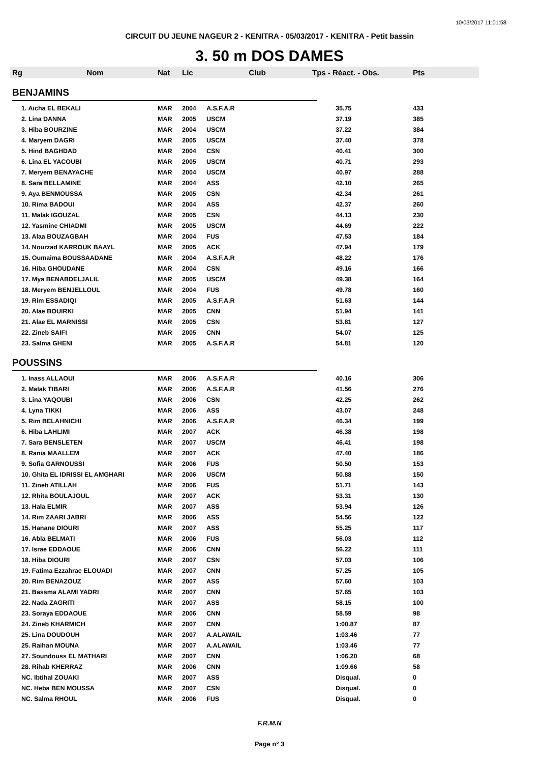10/03/2017 11:01:58
CIRCUIT DU JEUNE NAGEUR 2 - KENITRA - 05/03/2017 - KENITRA - Petit bassin
3. 50 m DOS DAMES
| Rg | Nom | Nat | Lic | Club | Tps - Réact. - Obs. | Pts |
| --- | --- | --- | --- | --- | --- | --- |
| BENJAMINS | | | | | | |
| 1. Aicha EL BEKALI | | MAR | 2004 | A.S.F.A.R | 35.75 | 433 |
| 2. Lina DANNA | | MAR | 2005 | USCM | 37.19 | 385 |
| 3. Hiba BOURZINE | | MAR | 2004 | USCM | 37.22 | 384 |
| 4. Maryem DAGRI | | MAR | 2005 | USCM | 37.40 | 378 |
| 5. Hind BAGHDAD | | MAR | 2004 | CSN | 40.41 | 300 |
| 6. Lina EL YACOUBI | | MAR | 2005 | USCM | 40.71 | 293 |
| 7. Meryem BENAYACHE | | MAR | 2004 | USCM | 40.97 | 288 |
| 8. Sara BELLAMINE | | MAR | 2004 | ASS | 42.10 | 265 |
| 9. Aya BENMOUSSA | | MAR | 2005 | CSN | 42.34 | 261 |
| 10. Rima BADOUI | | MAR | 2004 | ASS | 42.37 | 260 |
| 11. Malak IGOUZAL | | MAR | 2005 | CSN | 44.13 | 230 |
| 12. Yasmine CHIADMI | | MAR | 2005 | USCM | 44.69 | 222 |
| 13. Alaa BOUZAGBAH | | MAR | 2004 | FUS | 47.53 | 184 |
| 14. Nourzad KARROUK BAAYL | | MAR | 2005 | ACK | 47.94 | 179 |
| 15. Oumaima BOUSSAADANE | | MAR | 2004 | A.S.F.A.R | 48.22 | 176 |
| 16. Hiba GHOUDANE | | MAR | 2004 | CSN | 49.16 | 166 |
| 17. Mya BENABDELJALIL | | MAR | 2005 | USCM | 49.38 | 164 |
| 18. Meryem BENJELLOUL | | MAR | 2004 | FUS | 49.78 | 160 |
| 19. Rim ESSADIQI | | MAR | 2005 | A.S.F.A.R | 51.63 | 144 |
| 20. Alae BOUIRKI | | MAR | 2005 | CNN | 51.94 | 141 |
| 21. Alae EL MARNISSI | | MAR | 2005 | CSN | 53.81 | 127 |
| 22. Zineb SAIFI | | MAR | 2005 | CNN | 54.07 | 125 |
| 23. Salma GHENI | | MAR | 2005 | A.S.F.A.R | 54.81 | 120 |
| POUSSINS | | | | | | |
| 1. Inass ALLAOUI | | MAR | 2006 | A.S.F.A.R | 40.16 | 306 |
| 2. Malak TIBARI | | MAR | 2006 | A.S.F.A.R | 41.56 | 276 |
| 3. Lina YAQOUBI | | MAR | 2006 | CSN | 42.25 | 262 |
| 4. Lyna TIKKI | | MAR | 2006 | ASS | 43.07 | 248 |
| 5. Rim BELAHNICHI | | MAR | 2006 | A.S.F.A.R | 46.34 | 199 |
| 6. Hiba LAHLIMI | | MAR | 2007 | ACK | 46.38 | 198 |
| 7. Sara BENSLETEN | | MAR | 2007 | USCM | 46.41 | 198 |
| 8. Rania MAALLEM | | MAR | 2007 | ACK | 47.40 | 186 |
| 9. Sofia GARNOUSSI | | MAR | 2006 | FUS | 50.50 | 153 |
| 10. Ghita EL IDRISSI EL AMGHARI | | MAR | 2006 | USCM | 50.88 | 150 |
| 11. Zineb ATILLAH | | MAR | 2006 | FUS | 51.71 | 143 |
| 12. Rhita BOULAJOUL | | MAR | 2007 | ACK | 53.31 | 130 |
| 13. Hala ELMIR | | MAR | 2007 | ASS | 53.94 | 126 |
| 14. Rim ZAARI JABRI | | MAR | 2006 | ASS | 54.56 | 122 |
| 15. Hanane DIOURI | | MAR | 2007 | ASS | 55.25 | 117 |
| 16. Abla BELMATI | | MAR | 2006 | FUS | 56.03 | 112 |
| 17. Israe EDDAOUE | | MAR | 2006 | CNN | 56.22 | 111 |
| 18. Hiba DIOURI | | MAR | 2007 | CSN | 57.03 | 106 |
| 19. Fatima Ezzahrae ELOUADI | | MAR | 2007 | CNN | 57.25 | 105 |
| 20. Rim BENAZOUZ | | MAR | 2007 | ASS | 57.60 | 103 |
| 21. Bassma ALAMI YADRI | | MAR | 2007 | CNN | 57.65 | 103 |
| 22. Nada ZAGRITI | | MAR | 2007 | ASS | 58.15 | 100 |
| 23. Soraya EDDAOUE | | MAR | 2006 | CNN | 58.59 | 98 |
| 24. Zineb KHARMICH | | MAR | 2007 | CNN | 1:00.87 | 87 |
| 25. Lina DOUDOUH | | MAR | 2007 | A.ALAWAIL | 1:03.46 | 77 |
| 25. Raihan MOUNA | | MAR | 2007 | A.ALAWAIL | 1:03.46 | 77 |
| 27. Soundouss EL MATHARI | | MAR | 2007 | CNN | 1:06.20 | 68 |
| 28. Rihab KHERRAZ | | MAR | 2006 | CNN | 1:09.66 | 58 |
| NC. Ibtihal ZOUAKI | | MAR | 2007 | ASS | Disqual. | 0 |
| NC. Heba BEN MOUSSA | | MAR | 2007 | CSN | Disqual. | 0 |
| NC. Salma RHOUL | | MAR | 2006 | FUS | Disqual. | 0 |
F.R.M.N
Page n° 3